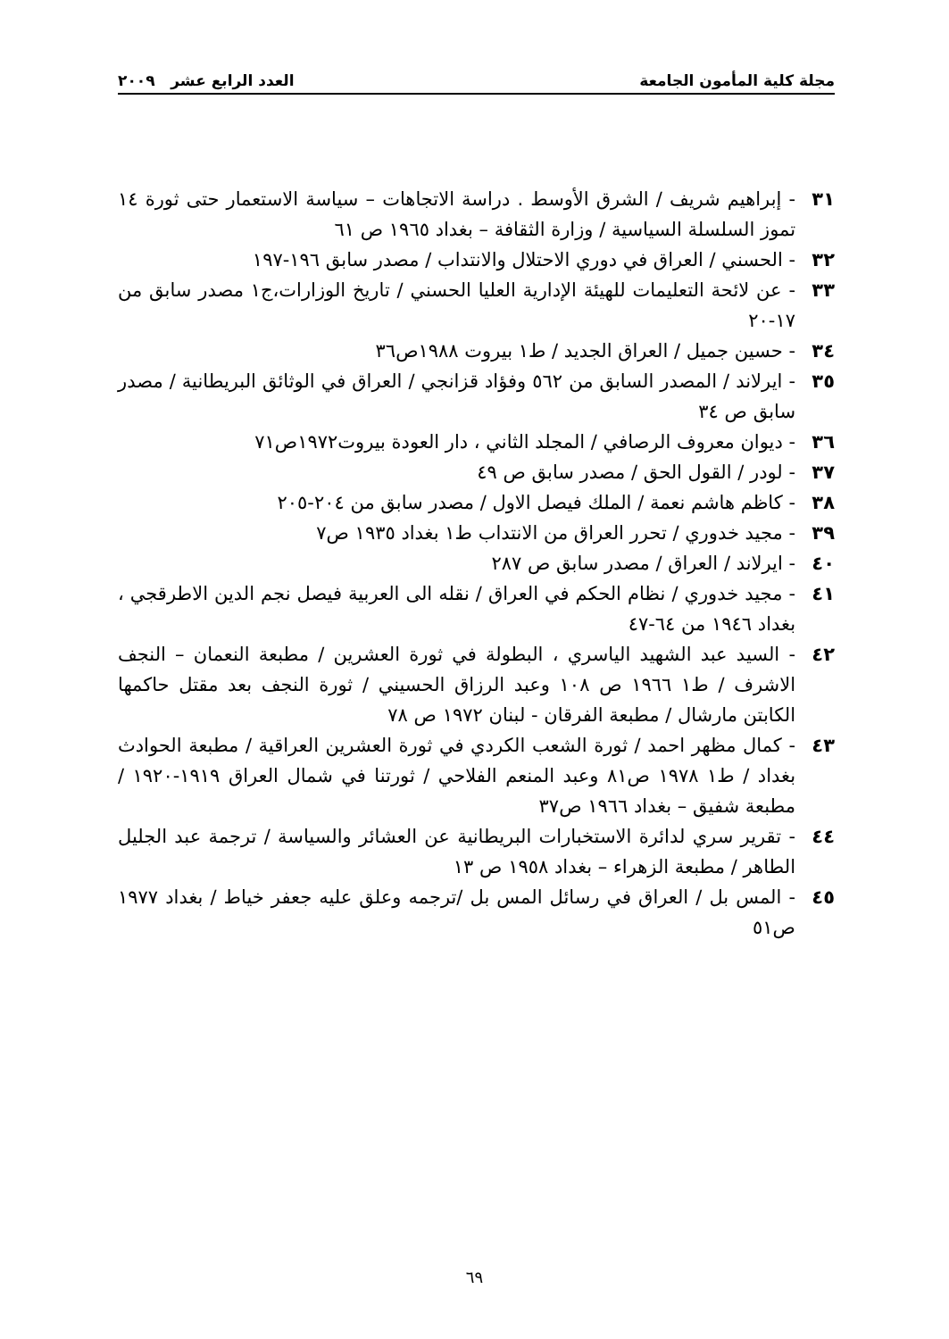مجلة كلية المأمون الجامعة العدد الرابع عشر ٢٠٠٩
٣١ - إبراهيم شريف / الشرق الأوسط . دراسة الاتجاهات – سياسة الاستعمار حتى ثورة ١٤ تموز السلسلة السياسية / وزارة الثقافة – بغداد ١٩٦٥ ص ٦١
٣٢ - الحسني / العراق في دوري الاحتلال والانتداب / مصدر سابق ١٩٦-١٩٧
٣٣ - عن لائحة التعليمات للهيئة الإدارية العليا الحسني / تاريخ الوزارات،ج١ مصدر سابق من ١٧-٢٠
٣٤ - حسين جميل / العراق الجديد / ط١ بيروت ١٩٨٨ص٣٦
٣٥ - ايرلاند / المصدر السابق من ٥٦٢ وفؤاد قزانجي / العراق في الوثائق البريطانية / مصدر سابق ص ٣٤
٣٦ - ديوان معروف الرصافي / المجلد الثاني ، دار العودة بيروت١٩٧٢ص٧١
٣٧ - لودر / القول الحق / مصدر سابق ص ٤٩
٣٨ - كاظم هاشم نعمة / الملك فيصل الاول / مصدر سابق من ٢٠٤-٢٠٥
٣٩ - مجيد خدوري / تحرر العراق من الانتداب ط١ بغداد ١٩٣٥ ص٧
٤٠ - ايرلاند / العراق / مصدر سابق ص ٢٨٧
٤١ - مجيد خدوري / نظام الحكم في العراق / نقله الى العربية فيصل نجم الدين الاطرقجي ، بغداد ١٩٤٦ من ٦٤-٤٧
٤٢ - السيد عبد الشهيد الياسري ، البطولة في ثورة العشرين / مطبعة النعمان – النجف الاشرف / ط١ ١٩٦٦ ص ١٠٨ وعبد الرزاق الحسيني / ثورة النجف بعد مقتل حاكمها الكابتن مارشال / مطبعة الفرقان - لبنان ١٩٧٢ ص ٧٨
٤٣ - كمال مظهر احمد / ثورة الشعب الكردي في ثورة العشرين العراقية / مطبعة الحوادث بغداد / ط١ ١٩٧٨ ص٨١ وعبد المنعم الفلاحي / ثورتنا في شمال العراق ١٩١٩-١٩٢٠ / مطبعة شفيق – بغداد ١٩٦٦ ص٣٧
٤٤ - تقرير سري لدائرة الاستخبارات البريطانية عن العشائر والسياسة / ترجمة عبد الجليل الطاهر / مطبعة الزهراء – بغداد ١٩٥٨ ص ١٣
٤٥ - المس بل / العراق في رسائل المس بل /ترجمه وعلق عليه جعفر خياط / بغداد ١٩٧٧ ص٥١
٦٩